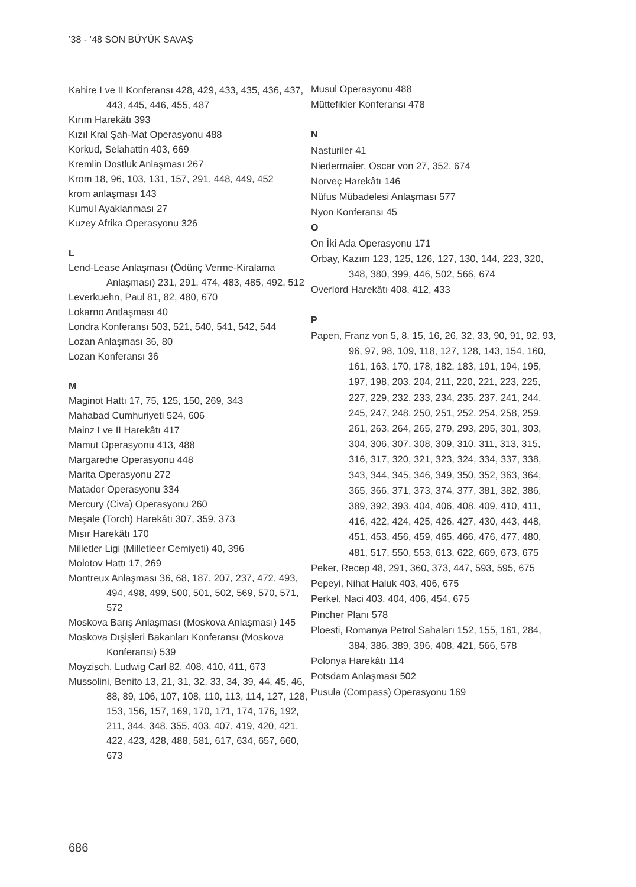’38 - ’48 SON BÜYÜK SAVAŞ
Kahire I ve II Konferansı 428, 429, 433, 435, 436, 437, 443, 445, 446, 455, 487
Kırım Harekâtı 393
Kızıl Kral Şah-Mat Operasyonu 488
Korkud, Selahattin 403, 669
Kremlin Dostluk Anlaşması 267
Krom 18, 96, 103, 131, 157, 291, 448, 449, 452
krom anlaşması 143
Kumul Ayaklanması 27
Kuzey Afrika Operasyonu 326
L
Lend-Lease Anlaşması (Ödünç Verme-Kiralama Anlaşması) 231, 291, 474, 483, 485, 492, 512
Leverkuehn, Paul 81, 82, 480, 670
Lokarno Antlaşması 40
Londra Konferansı 503, 521, 540, 541, 542, 544
Lozan Anlaşması 36, 80
Lozan Konferansı 36
M
Maginot Hattı 17, 75, 125, 150, 269, 343
Mahabad Cumhuriyeti 524, 606
Mainz I ve II Harekâtı 417
Mamut Operasyonu 413, 488
Margarethe Operasyonu 448
Marita Operasyonu 272
Matador Operasyonu 334
Mercury (Civa) Operasyonu 260
Meşale (Torch) Harekâtı 307, 359, 373
Mısır Harekâtı 170
Milletler Ligi (Milletleer Cemiyeti) 40, 396
Molotov Hattı 17, 269
Montreux Anlaşması 36, 68, 187, 207, 237, 472, 493, 494, 498, 499, 500, 501, 502, 569, 570, 571, 572
Moskova Barış Anlaşması (Moskova Anlaşması) 145
Moskova Dışişleri Bakanları Konferansı (Moskova Konferansı) 539
Moyzisch, Ludwig Carl 82, 408, 410, 411, 673
Mussolini, Benito 13, 21, 31, 32, 33, 34, 39, 44, 45, 46, 88, 89, 106, 107, 108, 110, 113, 114, 127, 128, 153, 156, 157, 169, 170, 171, 174, 176, 192, 211, 344, 348, 355, 403, 407, 419, 420, 421, 422, 423, 428, 488, 581, 617, 634, 657, 660, 673
Musul Operasyonu 488
Müttefikler Konferansı 478
N
Nasturiler 41
Niedermaier, Oscar von 27, 352, 674
Norveç Harekâtı 146
Nüfus Mübadelesi Anlaşması 577
Nyon Konferansı 45
O
On İki Ada Operasyonu 171
Orbay, Kazım 123, 125, 126, 127, 130, 144, 223, 320, 348, 380, 399, 446, 502, 566, 674
Overlord Harekâtı 408, 412, 433
P
Papen, Franz von 5, 8, 15, 16, 26, 32, 33, 90, 91, 92, 93, 96, 97, 98, 109, 118, 127, 128, 143, 154, 160, 161, 163, 170, 178, 182, 183, 191, 194, 195, 197, 198, 203, 204, 211, 220, 221, 223, 225, 227, 229, 232, 233, 234, 235, 237, 241, 244, 245, 247, 248, 250, 251, 252, 254, 258, 259, 261, 263, 264, 265, 279, 293, 295, 301, 303, 304, 306, 307, 308, 309, 310, 311, 313, 315, 316, 317, 320, 321, 323, 324, 334, 337, 338, 343, 344, 345, 346, 349, 350, 352, 363, 364, 365, 366, 371, 373, 374, 377, 381, 382, 386, 389, 392, 393, 404, 406, 408, 409, 410, 411, 416, 422, 424, 425, 426, 427, 430, 443, 448, 451, 453, 456, 459, 465, 466, 476, 477, 480, 481, 517, 550, 553, 613, 622, 669, 673, 675
Peker, Recep 48, 291, 360, 373, 447, 593, 595, 675
Pepeyi, Nihat Haluk 403, 406, 675
Perkel, Naci 403, 404, 406, 454, 675
Pincher Planı 578
Ploesti, Romanya Petrol Sahaları 152, 155, 161, 284, 384, 386, 389, 396, 408, 421, 566, 578
Polonya Harekâtı 114
Potsdam Anlaşması 502
Pusula (Compass) Operasyonu 169
686